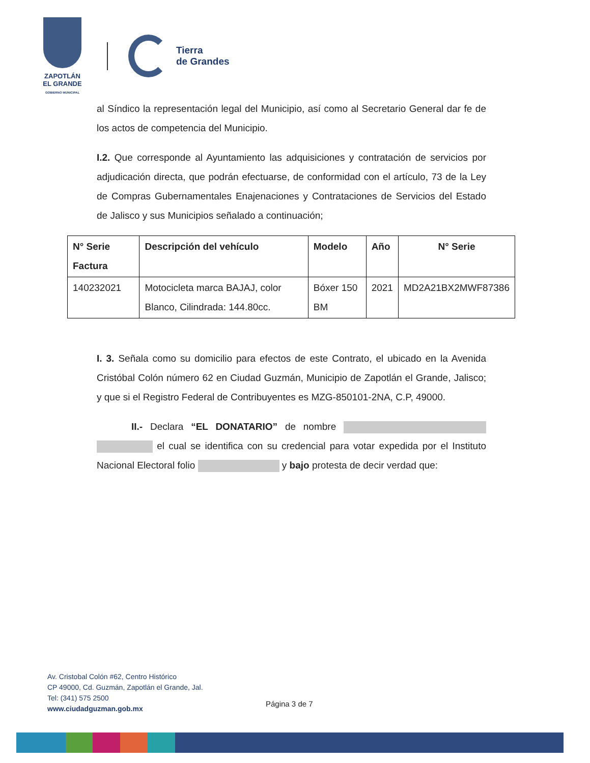ZAPOTLÁN
EL GRANDE
GOBIERNO MUNICIPAL
Tierra
de Grandes
al Síndico la representación legal del Municipio, así como al Secretario General dar fe de los actos de competencia del Municipio.
I.2. Que corresponde al Ayuntamiento las adquisiciones y contratación de servicios por adjudicación directa, que podrán efectuarse, de conformidad con el artículo, 73 de la Ley de Compras Gubernamentales Enajenaciones y Contrataciones de Servicios del Estado de Jalisco y sus Municipios señalado a continuación;
| N° Serie Factura | Descripción del vehículo | Modelo | Año | N° Serie |
| --- | --- | --- | --- | --- |
| 140232021 | Motocicleta marca BAJAJ, color Blanco, Cilindrada: 144.80cc. | Bóxer 150 BM | 2021 | MD2A21BX2MWF87386 |
I. 3. Señala como su domicilio para efectos de este Contrato, el ubicado en la Avenida Cristóbal Colón número 62 en Ciudad Guzmán, Municipio de Zapotlán el Grande, Jalisco; y que si el Registro Federal de Contribuyentes es MZG-850101-2NA, C.P, 49000.
II.- Declara “EL DONATARIO” de nombre el cual se identifica con su credencial para votar expedida por el Instituto Nacional Electoral folio y bajo protesta de decir verdad que:
Av. Cristobal Colón #62, Centro Histórico
CP 49000, Cd. Guzmán, Zapotlán el Grande, Jal.
Tel: (341) 575 2500
www.ciudadguzman.gob.mx
Página 3 de 7